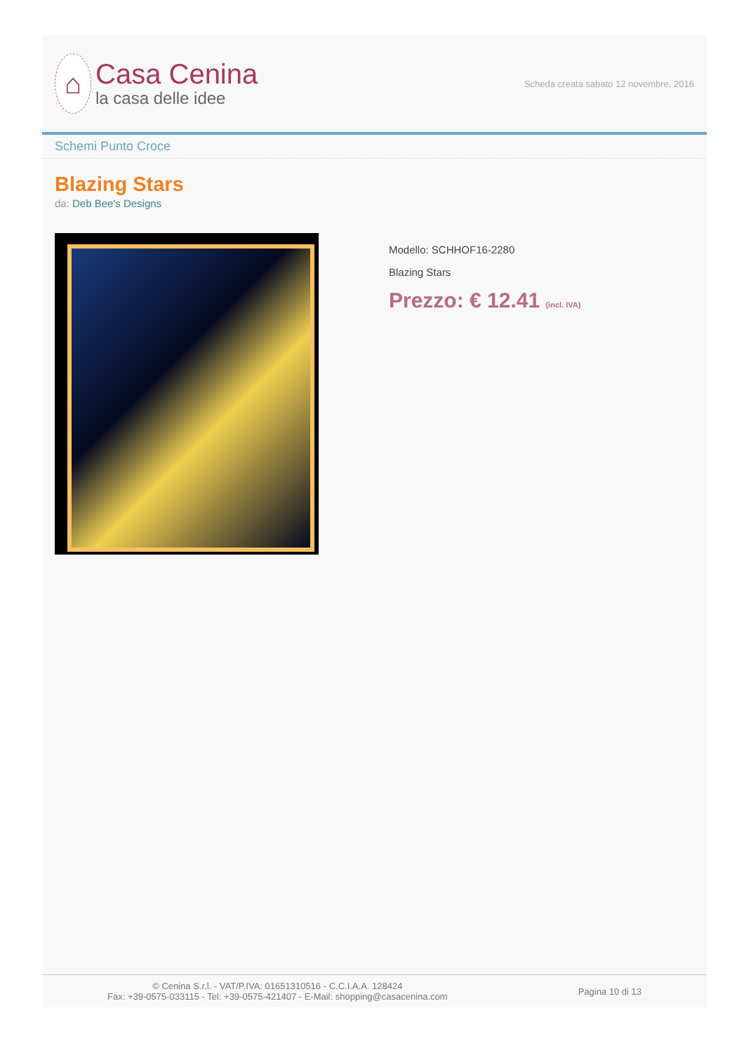⌂
Casa Cenina
la casa delle idee
Scheda creata sabato 12 novembre, 2016
Schemi Punto Croce
Blazing Stars
da: Deb Bee's Designs
Modello: SCHHOF16-2280
Blazing Stars
Prezzo: € 12.41 (incl. IVA)
© Cenina S.r.l. - VAT/P.IVA: 01651310516 - C.C.I.A.A. 128424
Fax: +39-0575-033115 - Tel: +39-0575-421407 - E-Mail: shopping@casacenina.com
Pagina 10 di 13